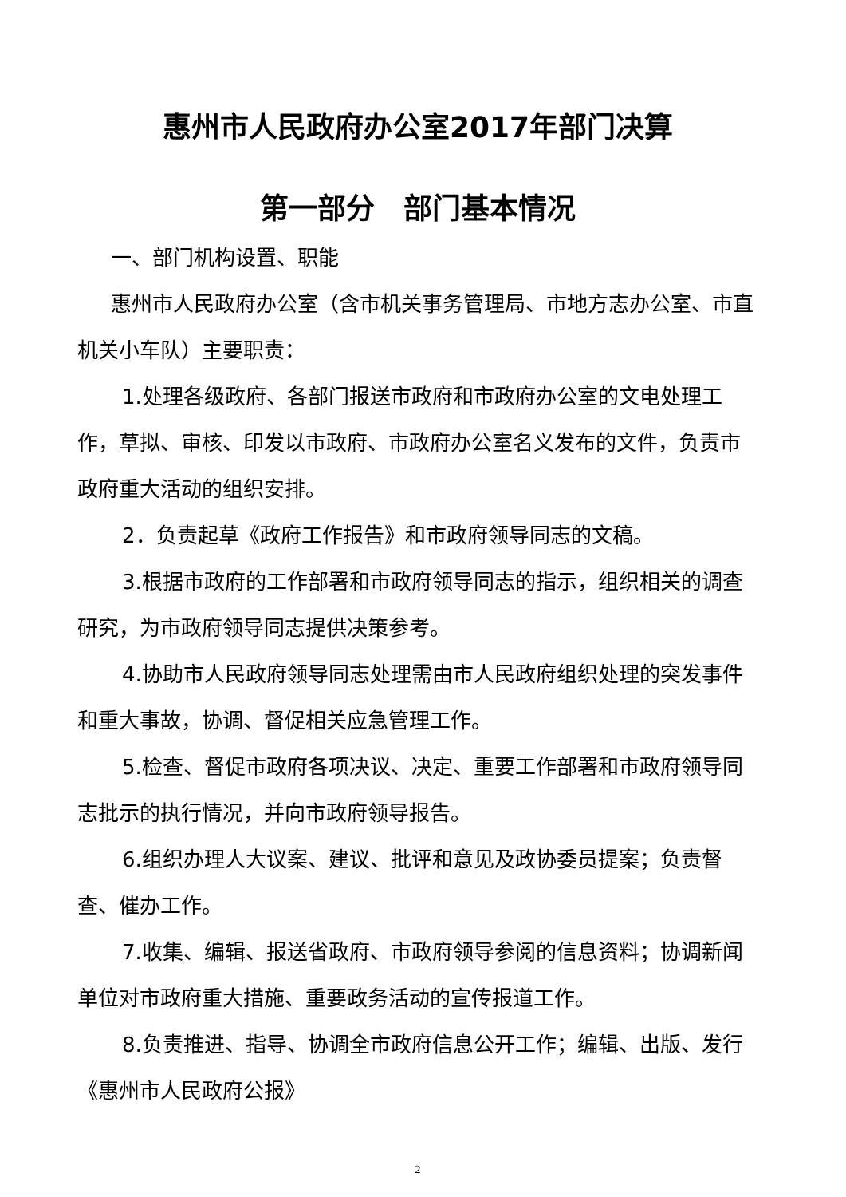惠州市人民政府办公室2017年部门决算
第一部分　部门基本情况
一、部门机构设置、职能
惠州市人民政府办公室（含市机关事务管理局、市地方志办公室、市直机关小车队）主要职责：
1.处理各级政府、各部门报送市政府和市政府办公室的文电处理工作，草拟、审核、印发以市政府、市政府办公室名义发布的文件，负责市政府重大活动的组织安排。
2．负责起草《政府工作报告》和市政府领导同志的文稿。
3.根据市政府的工作部署和市政府领导同志的指示，组织相关的调查研究，为市政府领导同志提供决策参考。
4.协助市人民政府领导同志处理需由市人民政府组织处理的突发事件和重大事故，协调、督促相关应急管理工作。
5.检查、督促市政府各项决议、决定、重要工作部署和市政府领导同志批示的执行情况，并向市政府领导报告。
6.组织办理人大议案、建议、批评和意见及政协委员提案；负责督查、催办工作。
7.收集、编辑、报送省政府、市政府领导参阅的信息资料；协调新闻单位对市政府重大措施、重要政务活动的宣传报道工作。
8.负责推进、指导、协调全市政府信息公开工作；编辑、出版、发行《惠州市人民政府公报》
2